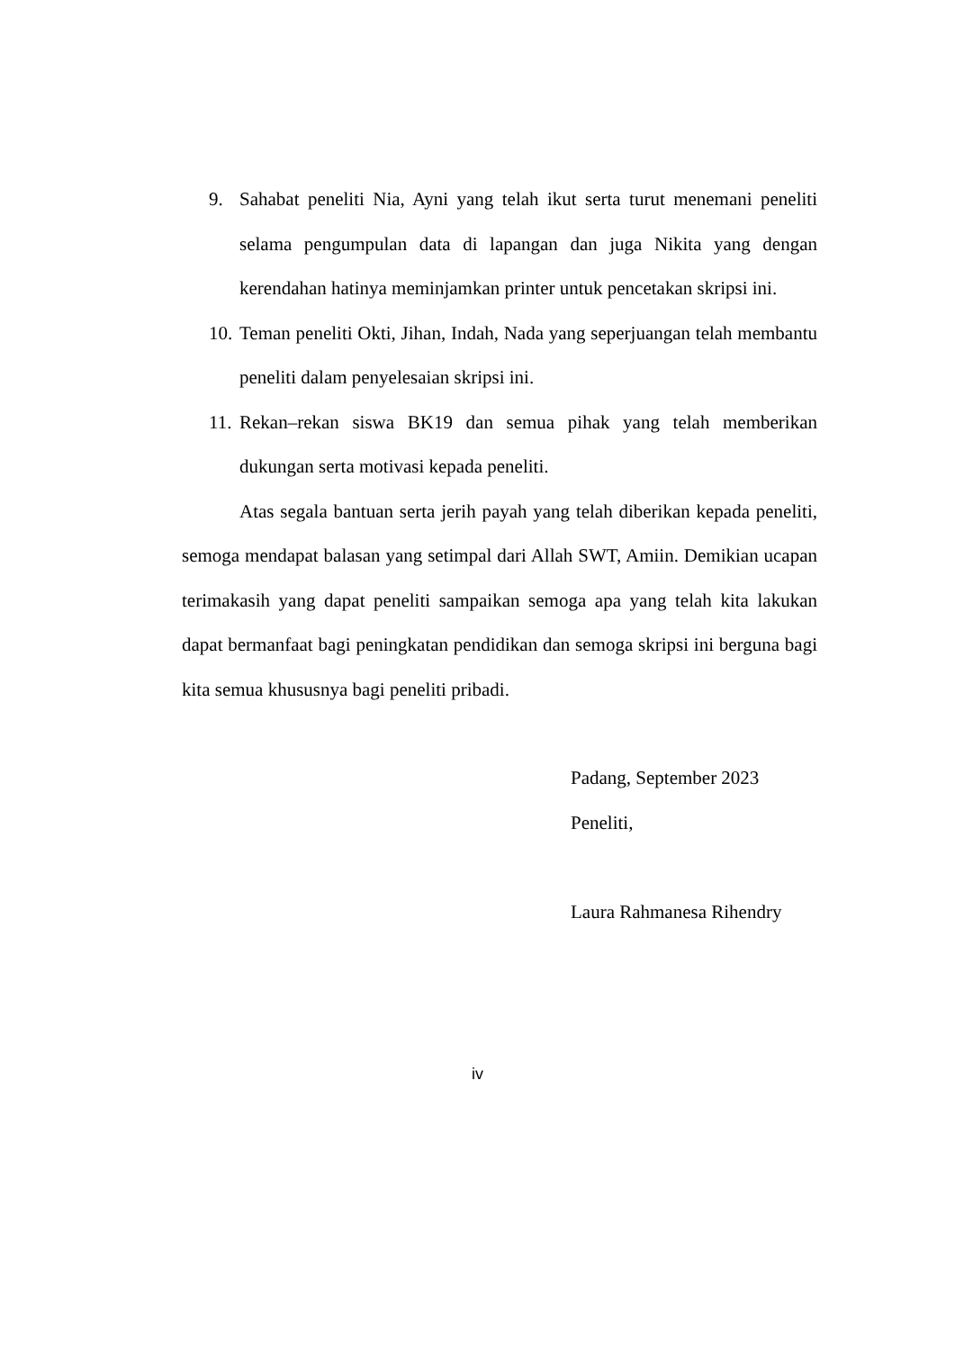9. Sahabat peneliti Nia, Ayni yang telah ikut serta turut menemani peneliti selama pengumpulan data di lapangan dan juga Nikita yang dengan kerendahan hatinya meminjamkan printer untuk pencetakan skripsi ini.
10. Teman peneliti Okti, Jihan, Indah, Nada yang seperjuangan telah membantu peneliti dalam penyelesaian skripsi ini.
11. Rekan–rekan siswa BK19 dan semua pihak yang telah memberikan dukungan serta motivasi kepada peneliti.
Atas segala bantuan serta jerih payah yang telah diberikan kepada peneliti, semoga mendapat balasan yang setimpal dari Allah SWT, Amiin. Demikian ucapan terimakasih yang dapat peneliti sampaikan semoga apa yang telah kita lakukan dapat bermanfaat bagi peningkatan pendidikan dan semoga skripsi ini berguna bagi kita semua khususnya bagi peneliti pribadi.
Padang, September 2023
Peneliti,
Laura Rahmanesa Rihendry
iv